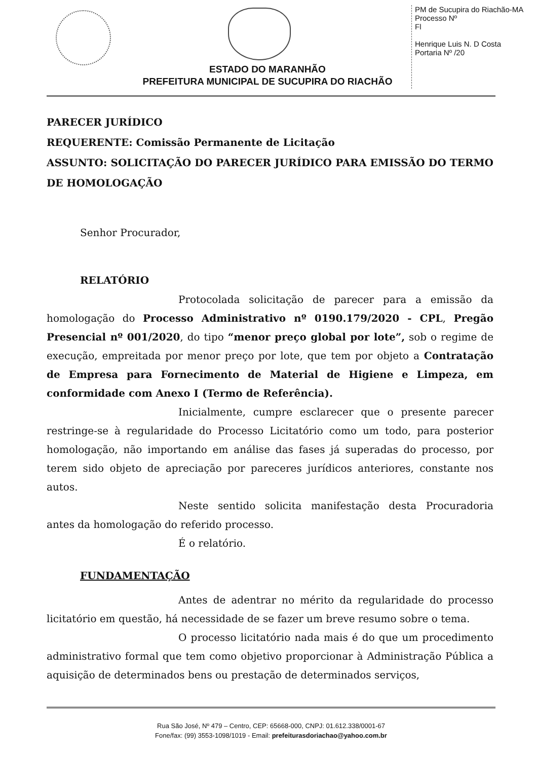PM de Sucupira do Riachão-MA
Processo Nº
Fl
Henrique Luis N. D Costa
Portaria Nº /20
ESTADO DO MARANHÃO
PREFEITURA MUNICIPAL DE SUCUPIRA DO RIACHÃO
PARECER JURÍDICO
REQUERENTE: Comissão Permanente de Licitação
ASSUNTO: SOLICITAÇÃO DO PARECER JURÍDICO PARA EMISSÃO DO TERMO DE HOMOLOGAÇÃO
Senhor Procurador,
RELATÓRIO
Protocolada solicitação de parecer para a emissão da homologação do Processo Administrativo nº 0190.179/2020 - CPL, Pregão Presencial nº 001/2020, do tipo “menor preço global por lote”, sob o regime de execução, empreitada por menor preço por lote, que tem por objeto a Contratação de Empresa para Fornecimento de Material de Higiene e Limpeza, em conformidade com Anexo I (Termo de Referência).
Inicialmente, cumpre esclarecer que o presente parecer restringe-se à regularidade do Processo Licitatório como um todo, para posterior homologação, não importando em análise das fases já superadas do processo, por terem sido objeto de apreciação por pareceres jurídicos anteriores, constante nos autos.
Neste sentido solicita manifestação desta Procuradoria antes da homologação do referido processo.
É o relatório.
FUNDAMENTAÇÃO
Antes de adentrar no mérito da regularidade do processo licitatório em questão, há necessidade de se fazer um breve resumo sobre o tema.
O processo licitatório nada mais é do que um procedimento administrativo formal que tem como objetivo proporcionar à Administração Pública a aquisição de determinados bens ou prestação de determinados serviços,
Rua São José, Nº 479 – Centro, CEP: 65668-000, CNPJ: 01.612.338/0001-67
Fone/fax: (99) 3553-1098/1019 - Email: prefeiturasdoriachao@yahoo.com.br